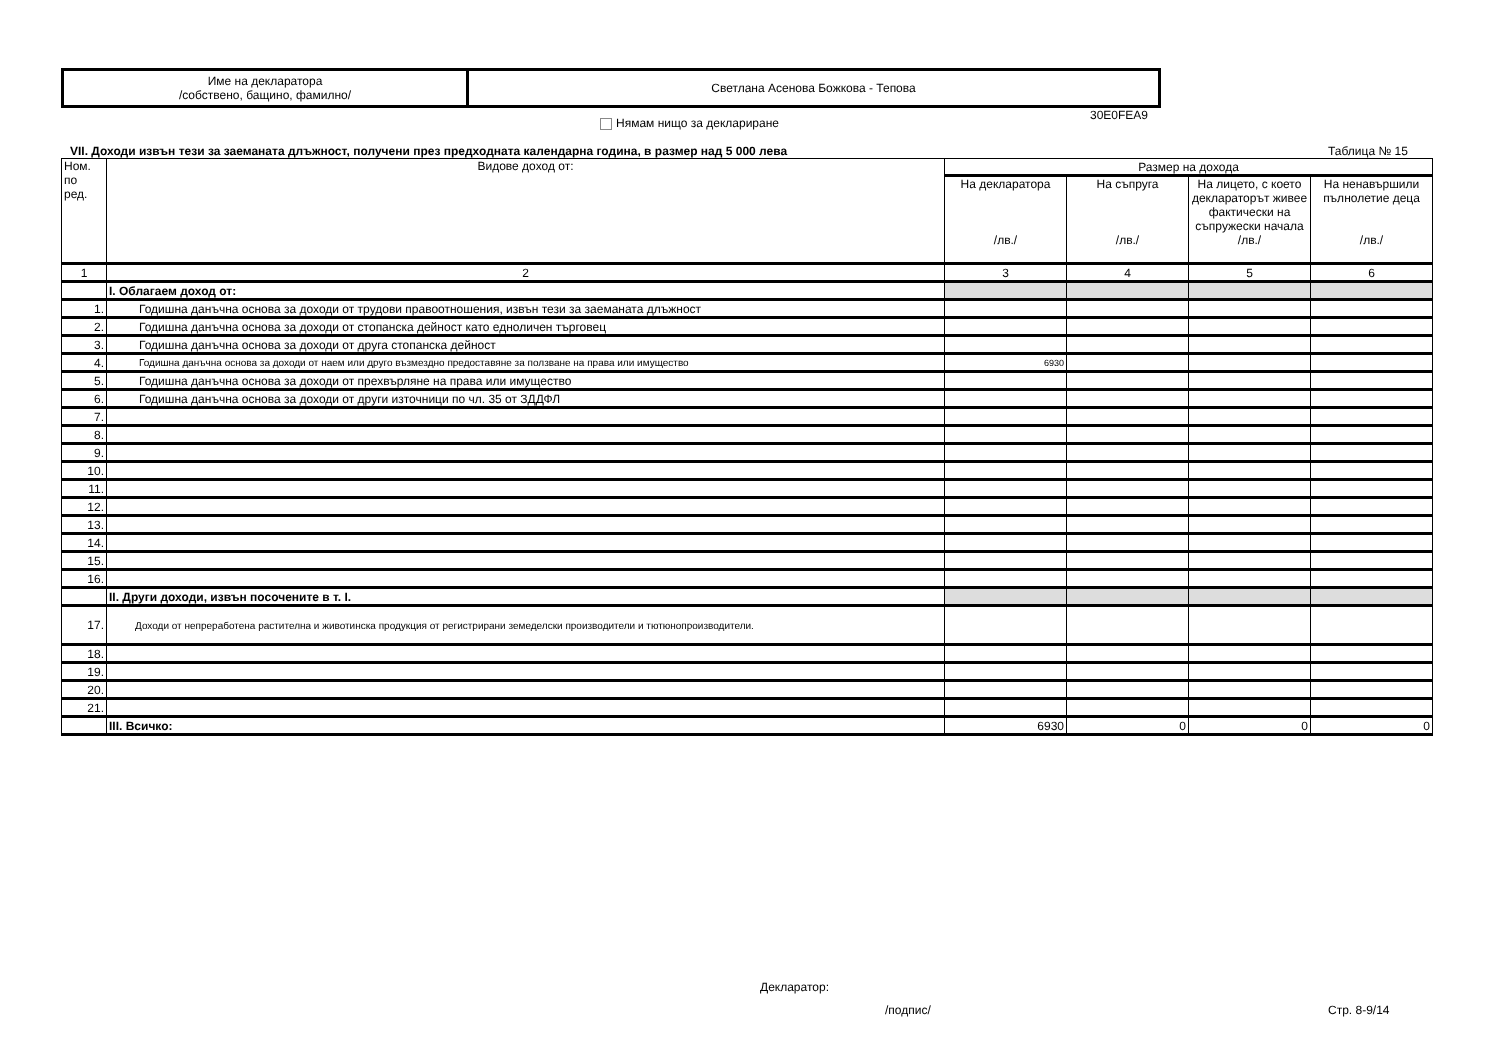| Име на декларатора /собствено, бащино, фамилно/ | Светлана Асенова Божкова - Тепова |
30E0FEA9
Нямам нищо за деклариране
VII. Доходи извън тези за заеманата длъжност, получени през предходната календарна година, в размер над 5 000 лева
Таблица № 15
| Ном. по ред. | Видове доход от: | Размер на дохода | | | |
| | | На декларатора /лв./ | На съпруга /лв./ | На лицето, с което декларато­рът живее фактически на съпружески начала /лв./ | На ненавършили пълнолетие деца /лв./ |
| 1 | 2 | 3 | 4 | 5 | 6 |
| | I. Облагаем доход от: | | | | |
| 1. | Годишна данъчна основа за доходи от трудови правоотношения, извън тези за заеманата длъжност | | | | |
| 2. | Годишна данъчна основа за доходи от стопанска дейност като едноличен търговец | | | | |
| 3. | Годишна данъчна основа за доходи от друга стопанска дейност | | | | |
| 4. | Годишна данъчна основа за доходи от наем или друго възмездно предоставяне за ползване на права или имущество | 6930 | | | |
| 5. | Годишна данъчна основа за доходи от прехвърляне на права или имущество | | | | |
| 6. | Годишна данъчна основа за доходи от други източници по чл. 35 от ЗДДФЛ | | | | |
| 7. | | | | | |
| 8. | | | | | |
| 9. | | | | | |
| 10. | | | | | |
| 11. | | | | | |
| 12. | | | | | |
| 13. | | | | | |
| 14. | | | | | |
| 15. | | | | | |
| 16. | | | | | |
| | II. Други доходи, извън посочените в т. I. | | | | |
| 17. | Доходи от непреработена растителна и животинска продукция от регистрирани земеделски производители и тютюнопроизводители. | | | | |
| 18. | | | | | |
| 19. | | | | | |
| 20. | | | | | |
| 21. | | | | | |
| | III. Всичко: | 6930 | 0 | 0 | 0 |
Декларатор:
/подпис/ Стр. 8-9/14